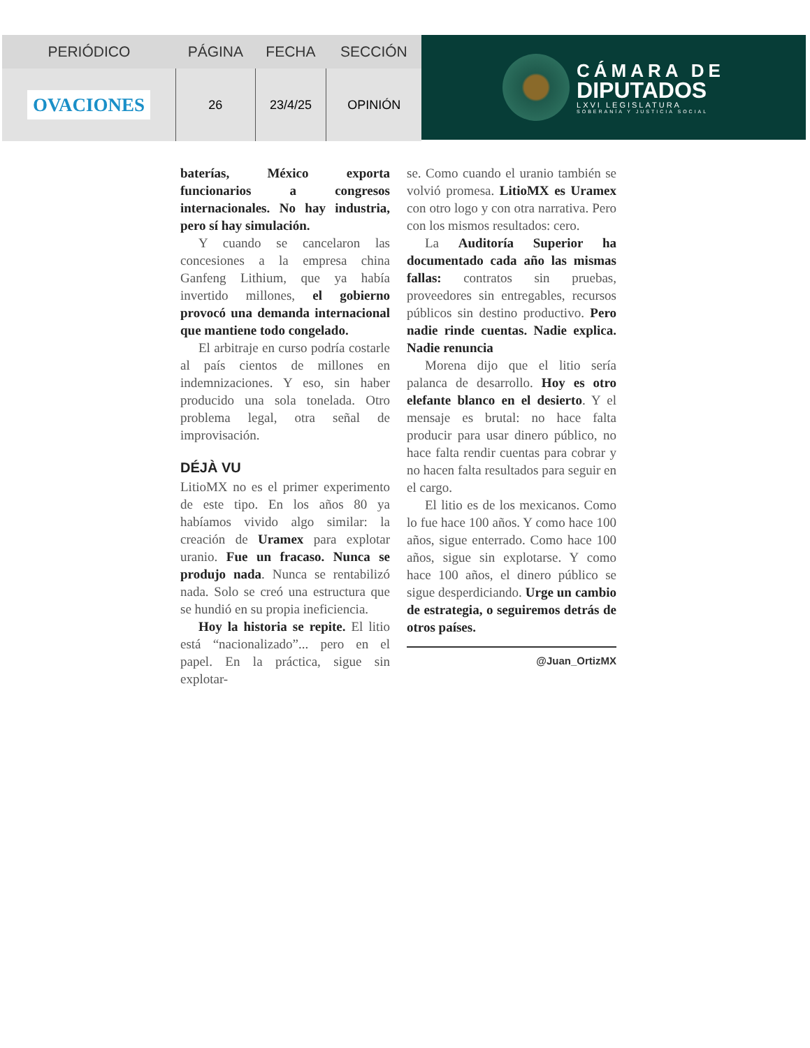| PERIÓDICO | PÁGINA | FECHA | SECCIÓN |
| --- | --- | --- | --- |
| OVACIONES | 26 | 23/4/25 | OPINIÓN |
CÁMARA DE
DIPUTADOS
LXVI LEGISLATURA
SOBERANÍA Y JUSTICIA SOCIAL
baterías, México exporta funcionarios a congresos internacionales. No hay industria, pero sí hay simulación.
Y cuando se cancelaron las concesiones a la empresa china Ganfeng Lithium, que ya había invertido millones, el gobierno provocó una demanda internacional que mantiene todo congelado.
El arbitraje en curso podría costarle al país cientos de millones en indemnizaciones. Y eso, sin haber producido una sola tonelada. Otro problema legal, otra señal de improvisación.
DÉJÀ VU
LitioMX no es el primer experimento de este tipo. En los años 80 ya habíamos vivido algo similar: la creación de Uramex para explotar uranio. Fue un fracaso. Nunca se produjo nada. Nunca se rentabilizó nada. Solo se creó una estructura que se hundió en su propia ineficiencia.
Hoy la historia se repite. El litio está “nacionalizado”... pero en el papel. En la práctica, sigue sin explotar-
se. Como cuando el uranio también se volvió promesa. LitioMX es Uramex con otro logo y con otra narrativa. Pero con los mismos resultados: cero.
La Auditoría Superior ha documentado cada año las mismas fallas: contratos sin pruebas, proveedores sin entregables, recursos públicos sin destino productivo. Pero nadie rinde cuentas. Nadie explica. Nadie renuncia
Morena dijo que el litio sería palanca de desarrollo. Hoy es otro elefante blanco en el desierto. Y el mensaje es brutal: no hace falta producir para usar dinero público, no hace falta rendir cuentas para cobrar y no hacen falta resultados para seguir en el cargo.
El litio es de los mexicanos. Como lo fue hace 100 años. Y como hace 100 años, sigue enterrado. Como hace 100 años, sigue sin explotarse. Y como hace 100 años, el dinero público se sigue desperdiciando. Urge un cambio de estrategia, o seguiremos detrás de otros países.
@Juan_OrtizMX